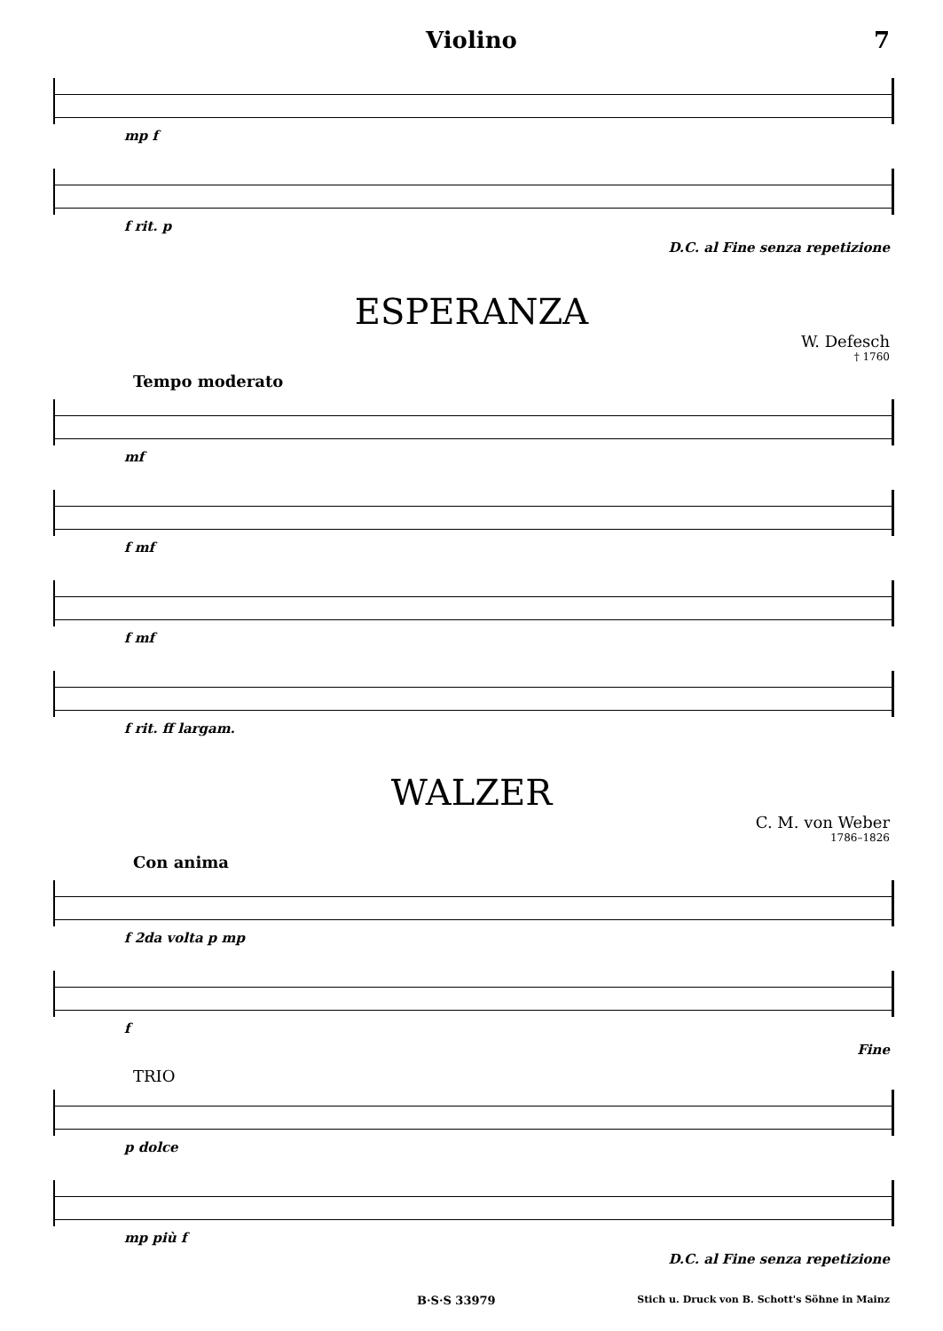Violino 7
mp f
f rit. p
D.C. al Fine senza repetizione
ESPERANZA
W. Defesch
† 1760
Tempo moderato
mf
f mf
f mf
f rit. ff largam.
WALZER
C. M. von Weber
1786–1826
Con anima
f 2da volta p mp
f
Fine
TRIO
p dolce
mp più f
D.C. al Fine senza repetizione
B·S·S 33979 Stich u. Druck von B. Schott's Söhne in Mainz